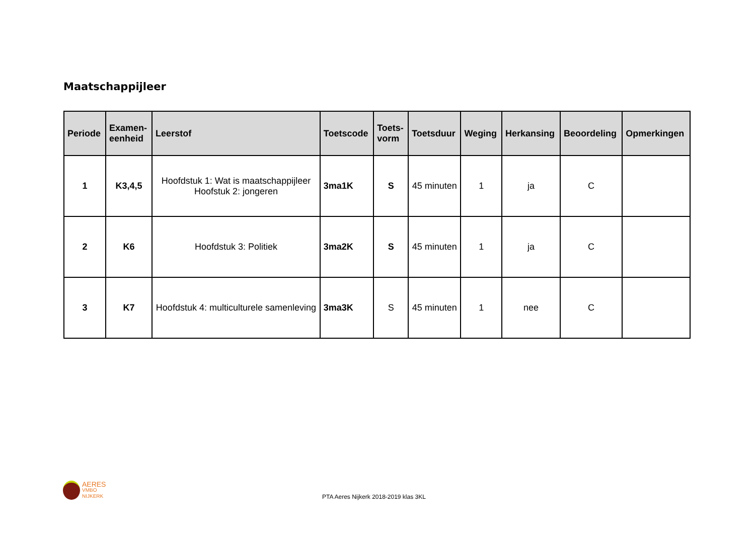Maatschappijleer
| Periode | Examen- eenheid | Leerstof | Toetscode | Toets- vorm | Toetsduur | Weging | Herkansing | Beoordeling | Opmerkingen |
| --- | --- | --- | --- | --- | --- | --- | --- | --- | --- |
| 1 | K3,4,5 | Hoofdstuk 1: Wat is maatschappijleer Hoofstuk 2: jongeren | 3ma1K | S | 45 minuten | 1 | ja | C | |
| 2 | K6 | Hoofdstuk 3: Politiek | 3ma2K | S | 45 minuten | 1 | ja | C | |
| 3 | K7 | Hoofdstuk 4: multiculturele samenleving | 3ma3K | S | 45 minuten | 1 | nee | C | |
AERES
VMBO
NIJKERK
PTA Aeres Nijkerk 2018-2019 klas 3KL